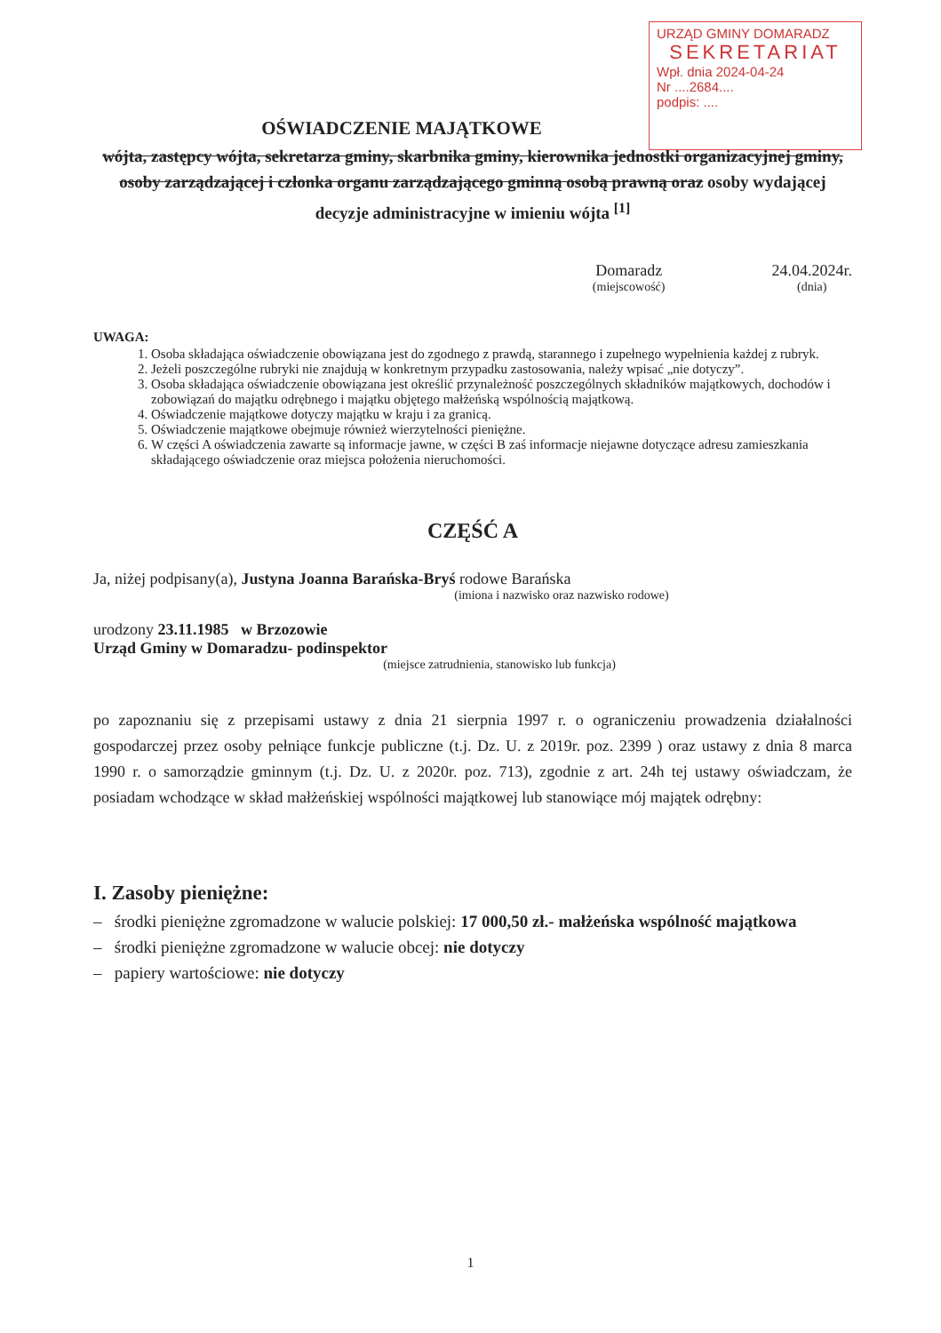URZĄD GMINY DOMARADZ
SEKRETARIAT
Wpł. dnia 2024-04-24
Nr ....2684....
podpis: ....
OŚWIADCZENIE MAJĄTKOWE
wójta, zastępcy wójta, sekretarza gminy, skarbnika gminy, kierownika jednostki organizacyjnej gminy, osoby zarządzającej i członka organu zarządzającego gminną osobą prawną oraz osoby wydającej decyzje administracyjne w imieniu wójta <sup>[1]</sup>
Domaradz
(miejscowość)
24.04.2024r.
(dnia)
UWAGA:
1. Osoba składająca oświadczenie obowiązana jest do zgodnego z prawdą, starannego i zupełnego wypełnienia każdej z rubryk.
2. Jeżeli poszczególne rubryki nie znajdują w konkretnym przypadku zastosowania, należy wpisać „nie dotyczy”.
3. Osoba składająca oświadczenie obowiązana jest określić przynależność poszczególnych składników majątkowych, dochodów i zobowiązań do majątku odrębnego i majątku objętego małżeńską wspólnością majątkową.
4. Oświadczenie majątkowe dotyczy majątku w kraju i za granicą.
5. Oświadczenie majątkowe obejmuje również wierzytelności pieniężne.
6. W części A oświadczenia zawarte są informacje jawne, w części B zaś informacje niejawne dotyczące adresu zamieszkania składającego oświadczenie oraz miejsca położenia nieruchomości.
CZĘŚĆ A
Ja, niżej podpisany(a), Justyna Joanna Barańska-Bryś rodowe Barańska
(imiona i nazwisko oraz nazwisko rodowe)
urodzony 23.11.1985 w Brzozowie
Urząd Gminy w Domaradzu- podinspektor
(miejsce zatrudnienia, stanowisko lub funkcja)
po zapoznaniu się z przepisami ustawy z dnia 21 sierpnia 1997 r. o ograniczeniu prowadzenia działalności gospodarczej przez osoby pełniące funkcje publiczne (t.j. Dz. U. z 2019r. poz. 2399 ) oraz ustawy z dnia 8 marca 1990 r. o samorządzie gminnym (t.j. Dz. U. z 2020r. poz. 713), zgodnie z art. 24h tej ustawy oświadczam, że posiadam wchodzące w skład małżeńskiej wspólności majątkowej lub stanowiące mój majątek odrębny:
I. Zasoby pieniężne:
– środki pieniężne zgromadzone w walucie polskiej: 17 000,50 zł.- małżeńska wspólność majątkowa
– środki pieniężne zgromadzone w walucie obcej: nie dotyczy
– papiery wartościowe: nie dotyczy
1